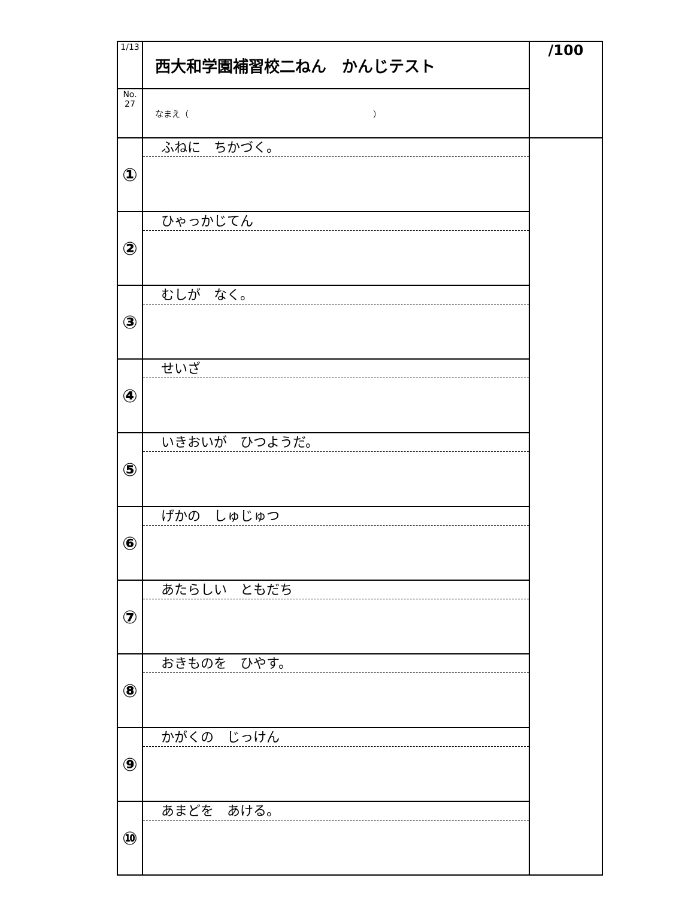| 1/13 | 西大和学園補習校二ねん かんじテスト | /100 |
| No. 27 | なまえ（ ） | |
| ① | ふねに ちかづく。 | |
| ② | ひゃっかじてん | |
| ③ | むしが なく。 | |
| ④ | せいざ | |
| ⑤ | いきおいが ひつようだ。 | |
| ⑥ | げかの しゅじゅつ | |
| ⑦ | あたらしい ともだち | |
| ⑧ | おきものを ひやす。 | |
| ⑨ | かがくの じっけん | |
| ⑩ | あまどを あける。 | |